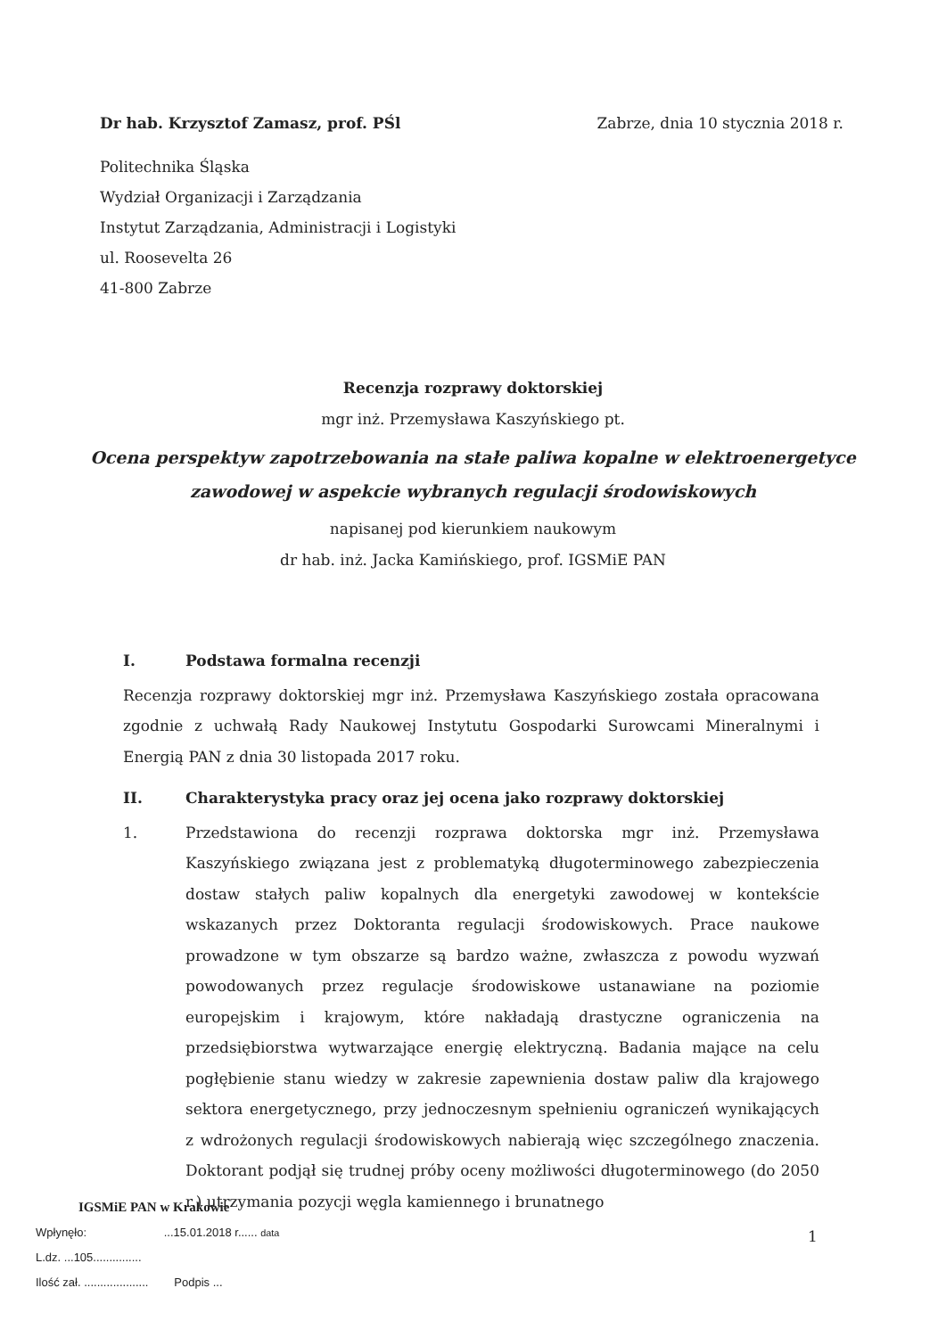Dr hab. Krzysztof Zamasz, prof. PŚl Zabrze, dnia 10 stycznia 2018 r.
Politechnika Śląska
Wydział Organizacji i Zarządzania
Instytut Zarządzania, Administracji i Logistyki
ul. Roosevelta 26
41-800 Zabrze
Recenzja rozprawy doktorskiej
mgr inż. Przemysława Kaszyńskiego pt.
Ocena perspektyw zapotrzebowania na stałe paliwa kopalne w elektroenergetyce zawodowej w aspekcie wybranych regulacji środowiskowych
napisanej pod kierunkiem naukowym
dr hab. inż. Jacka Kamińskiego, prof. IGSMiE PAN
I. Podstawa formalna recenzji
Recenzja rozprawy doktorskiej mgr inż. Przemysława Kaszyńskiego została opracowana zgodnie z uchwałą Rady Naukowej Instytutu Gospodarki Surowcami Mineralnymi i Energią PAN z dnia 30 listopada 2017 roku.
II. Charakterystyka pracy oraz jej ocena jako rozprawy doktorskiej
1. Przedstawiona do recenzji rozprawa doktorska mgr inż. Przemysława Kaszyńskiego związana jest z problematyką długoterminowego zabezpieczenia dostaw stałych paliw kopalnych dla energetyki zawodowej w kontekście wskazanych przez Doktoranta regulacji środowiskowych. Prace naukowe prowadzone w tym obszarze są bardzo ważne, zwłaszcza z powodu wyzwań powodowanych przez regulacje środowiskowe ustanawiane na poziomie europejskim i krajowym, które nakładają drastyczne ograniczenia na przedsiębiorstwa wytwarzające energię elektryczną. Badania mające na celu pogłębienie stanu wiedzy w zakresie zapewnienia dostaw paliw dla krajowego sektora energetycznego, przy jednoczesnym spełnieniu ograniczeń wynikających z wdrożonych regulacji środowiskowych nabierają więc szczególnego znaczenia. Doktorant podjął się trudnej próby oceny możliwości długoterminowego (do 2050 r.) utrzymania pozycji węgla kamiennego i brunatnego
IGSMiE PAN w Krakowie
Wpłynęło: ...15.01.2018 r...... data
L.dz. ...105...............
Ilość zał. .................... Podpis ...
1